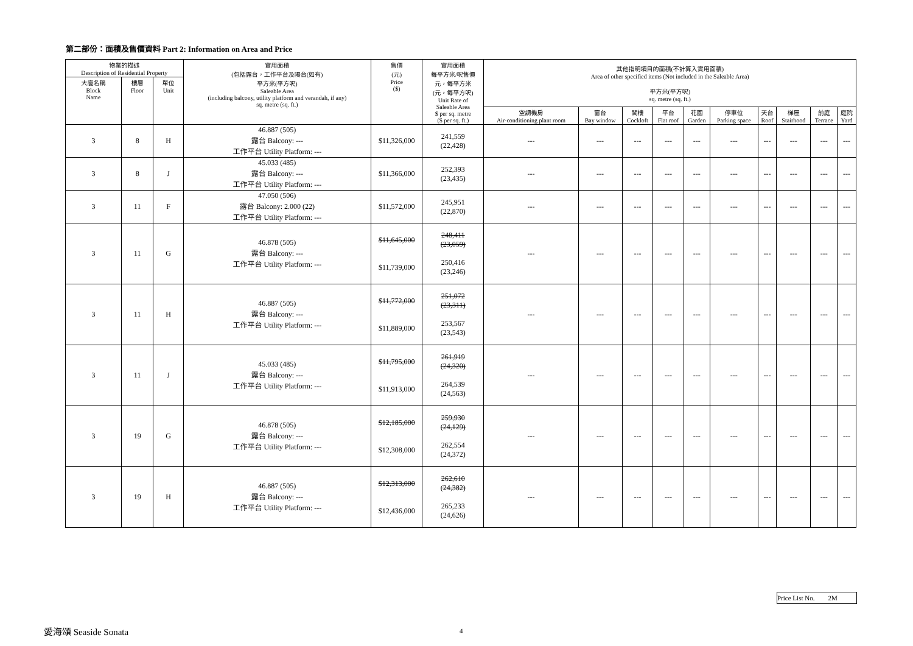第二部份：面積及售價資料 Part 2: Information on Area and Price
| 物業的描述 Description of Residential Property | | | 實用面積 (包括露台，工作平台及陽台(如有) 平方米(平方呎) Saleable Area (including balcony, utility platform and verandah, if any) sq. metre (sq. ft.) | 售價 (元) Price ($) | 實用面積 每平方米/呎售價 元，每平方米 (元，每平方呎) Unit Rate of Saleable Area $ per sq. metre ($ per sq. ft.) | 其他指明項目的面積(不計算入實用面積) Area of other specified items (Not included in the Saleable Area) 平方米(平方呎) sq. metre (sq. ft.) | | | | | | | | | |
| --- | --- | --- | --- | --- | --- | --- | --- | --- | --- | --- | --- | --- | --- | --- | --- |
| 大廈名稱 Block Name | 樓層 Floor | 單位 Unit | | | | | | | | | | | | | |
| | | | | | | 空調機房 Air-conditioning plant room | 窗台 Bay window | 閣樓 Cockloft | 平台 Flat roof | 花園 Garden | 停車位 Parking space | 天台 Roof | 梯屋 Stairhood | 前庭 Terrace | 庭院 Yard |
| 3 | 8 | H | 46.887 (505) 露台 Balcony: --- 工作平台 Utility Platform: --- | $11,326,000 | 241,559 (22,428) | --- | --- | --- | --- | --- | --- | --- | --- | --- | --- |
| 3 | 8 | J | 45.033 (485) 露台 Balcony: --- 工作平台 Utility Platform: --- | $11,366,000 | 252,393 (23,435) | --- | --- | --- | --- | --- | --- | --- | --- | --- | --- |
| 3 | 11 | F | 47.050 (506) 露台 Balcony: 2.000 (22) 工作平台 Utility Platform: --- | $11,572,000 | 245,951 (22,870) | --- | --- | --- | --- | --- | --- | --- | --- | --- | --- |
| 3 | 11 | G | 46.878 (505) 露台 Balcony: --- 工作平台 Utility Platform: --- | $11,645,000 $11,739,000 | 248,411 (23,059) 250,416 (23,246) | --- | --- | --- | --- | --- | --- | --- | --- | --- | --- |
| 3 | 11 | H | 46.887 (505) 露台 Balcony: --- 工作平台 Utility Platform: --- | $11,772,000 $11,889,000 | 251,072 (23,311) 253,567 (23,543) | --- | --- | --- | --- | --- | --- | --- | --- | --- | --- |
| 3 | 11 | J | 45.033 (485) 露台 Balcony: --- 工作平台 Utility Platform: --- | $11,795,000 $11,913,000 | 261,919 (24,320) 264,539 (24,563) | --- | --- | --- | --- | --- | --- | --- | --- | --- | --- |
| 3 | 19 | G | 46.878 (505) 露台 Balcony: --- 工作平台 Utility Platform: --- | $12,185,000 $12,308,000 | 259,930 (24,129) 262,554 (24,372) | --- | --- | --- | --- | --- | --- | --- | --- | --- | --- |
| 3 | 19 | H | 46.887 (505) 露台 Balcony: --- 工作平台 Utility Platform: --- | $12,313,000 $12,436,000 | 262,610 (24,382) 265,233 (24,626) | --- | --- | --- | --- | --- | --- | --- | --- | --- | --- |
Price List No. 2M
愛海頌 Seaside Sonata 4